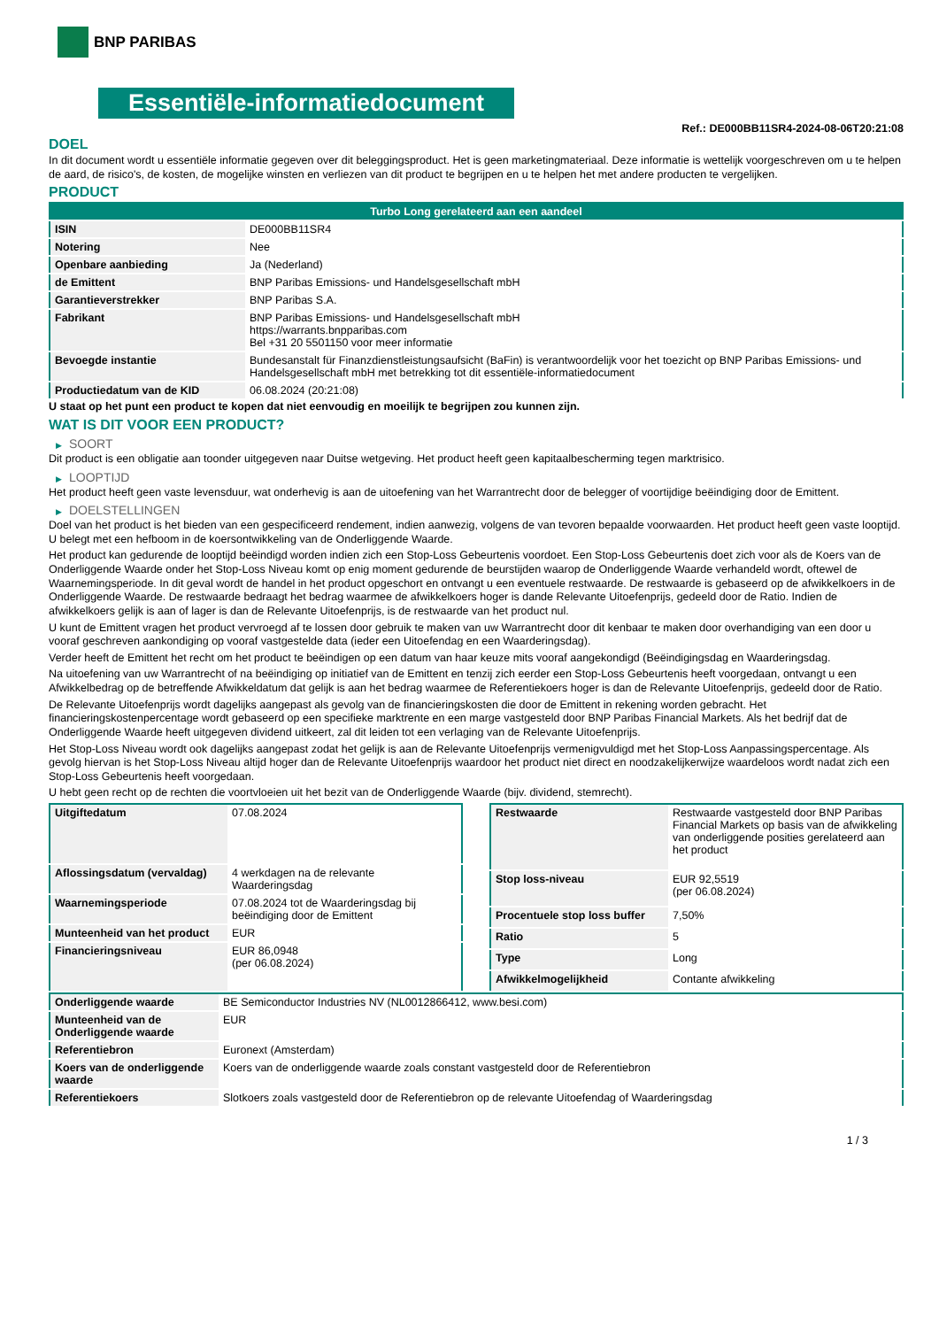BNP PARIBAS
Essentiële-informatiedocument
Ref.: DE000BB11SR4-2024-08-06T20:21:08
DOEL
In dit document wordt u essentiële informatie gegeven over dit beleggingsproduct. Het is geen marketingmateriaal. Deze informatie is wettelijk voorgeschreven om u te helpen de aard, de risico's, de kosten, de mogelijke winsten en verliezen van dit product te begrijpen en u te helpen het met andere producten te vergelijken.
PRODUCT
| Turbo Long gerelateerd aan een aandeel | |
| --- | --- |
| ISIN | DE000BB11SR4 |
| Notering | Nee |
| Openbare aanbieding | Ja (Nederland) |
| de Emittent | BNP Paribas Emissions- und Handelsgesellschaft mbH |
| Garantieverstrekker | BNP Paribas S.A. |
| Fabrikant | BNP Paribas Emissions- und Handelsgesellschaft mbH https://warrants.bnpparibas.com Bel +31 20 5501150 voor meer informatie |
| Bevoegde instantie | Bundesanstalt für Finanzdienstleistungsaufsicht (BaFin) is verantwoordelijk voor het toezicht op BNP Paribas Emissions- und Handelsgesellschaft mbH met betrekking tot dit essentiële-informatiedocument |
| Productiedatum van de KID | 06.08.2024 (20:21:08) |
U staat op het punt een product te kopen dat niet eenvoudig en moeilijk te begrijpen zou kunnen zijn.
WAT IS DIT VOOR EEN PRODUCT?
▶ SOORT
Dit product is een obligatie aan toonder uitgegeven naar Duitse wetgeving. Het product heeft geen kapitaalbescherming tegen marktrisico.
▶ LOOPTIJD
Het product heeft geen vaste levensduur, wat onderhevig is aan de uitoefening van het Warrantrecht door de belegger of voortijdige beëindiging door de Emittent.
▶ DOELSTELLINGEN
Doel van het product is het bieden van een gespecificeerd rendement, indien aanwezig, volgens de van tevoren bepaalde voorwaarden. Het product heeft geen vaste looptijd. U belegt met een hefboom in de koersontwikkeling van de Onderliggende Waarde.
Het product kan gedurende de looptijd beëindigd worden indien zich een Stop-Loss Gebeurtenis voordoet. Een Stop-Loss Gebeurtenis doet zich voor als de Koers van de Onderliggende Waarde onder het Stop-Loss Niveau komt op enig moment gedurende de beurstijden waarop de Onderliggende Waarde verhandeld wordt, oftewel de Waarnemingsperiode. In dit geval wordt de handel in het product opgeschort en ontvangt u een eventuele restwaarde. De restwaarde is gebaseerd op de afwikkelkoers in de Onderliggende Waarde. De restwaarde bedraagt het bedrag waarmee de afwikkelkoers hoger is dande Relevante Uitoefenprijs, gedeeld door de Ratio. Indien de afwikkelkoers gelijk is aan of lager is dan de Relevante Uitoefenprijs, is de restwaarde van het product nul.
U kunt de Emittent vragen het product vervroegd af te lossen door gebruik te maken van uw Warrantrecht door dit kenbaar te maken door overhandiging van een door u vooraf geschreven aankondiging op vooraf vastgestelde data (ieder een Uitoefendag en een Waarderingsdag).
Verder heeft de Emittent het recht om het product te beëindigen op een datum van haar keuze mits vooraf aangekondigd (Beëindigingsdag en Waarderingsdag.
Na uitoefening van uw Warrantrecht of na beëindiging op initiatief van de Emittent en tenzij zich eerder een Stop-Loss Gebeurtenis heeft voorgedaan, ontvangt u een Afwikkelbedrag op de betreffende Afwikkeldatum dat gelijk is aan het bedrag waarmee de Referentiekoers hoger is dan de Relevante Uitoefenprijs, gedeeld door de Ratio.
De Relevante Uitoefenprijs wordt dagelijks aangepast als gevolg van de financieringskosten die door de Emittent in rekening worden gebracht. Het financieringskostenpercentage wordt gebaseerd op een specifieke marktrente en een marge vastgesteld door BNP Paribas Financial Markets. Als het bedrijf dat de Onderliggende Waarde heeft uitgegeven dividend uitkeert, zal dit leiden tot een verlaging van de Relevante Uitoefenprijs.
Het Stop-Loss Niveau wordt ook dagelijks aangepast zodat het gelijk is aan de Relevante Uitoefenprijs vermenigvuldigd met het Stop-Loss Aanpassingspercentage. Als gevolg hiervan is het Stop-Loss Niveau altijd hoger dan de Relevante Uitoefenprijs waardoor het product niet direct en noodzakelijkerwijze waardeloos wordt nadat zich een Stop-Loss Gebeurtenis heeft voorgedaan.
U hebt geen recht op de rechten die voortvloeien uit het bezit van de Onderliggende Waarde (bijv. dividend, stemrecht).
| Uitgiftedatum | 07.08.2024 |
| Aflossingsdatum (vervaldag) | 4 werkdagen na de relevante Waarderingsdag |
| Waarnemingsperiode | 07.08.2024 tot de Waarderingsdag bij beëindiging door de Emittent |
| Munteenheid van het product | EUR |
| Financieringsniveau | EUR 86,0948 (per 06.08.2024) |
| Restwaarde | Restwaarde vastgesteld door BNP Paribas Financial Markets op basis van de afwikkeling van onderliggende posities gerelateerd aan het product |
| Stop loss-niveau | EUR 92,5519 (per 06.08.2024) |
| Procentuele stop loss buffer | 7,50% |
| Ratio | 5 |
| Type | Long |
| Afwikkelmogelijkheid | Contante afwikkeling |
| Onderliggende waarde | BE Semiconductor Industries NV (NL0012866412, www.besi.com) |
| Munteenheid van de Onderliggende waarde | EUR |
| Referentiebron | Euronext (Amsterdam) |
| Koers van de onderliggende waarde | Koers van de onderliggende waarde zoals constant vastgesteld door de Referentiebron |
| Referentiekoers | Slotkoers zoals vastgesteld door de Referentiebron op de relevante Uitoefendag of Waarderingsdag |
1 / 3